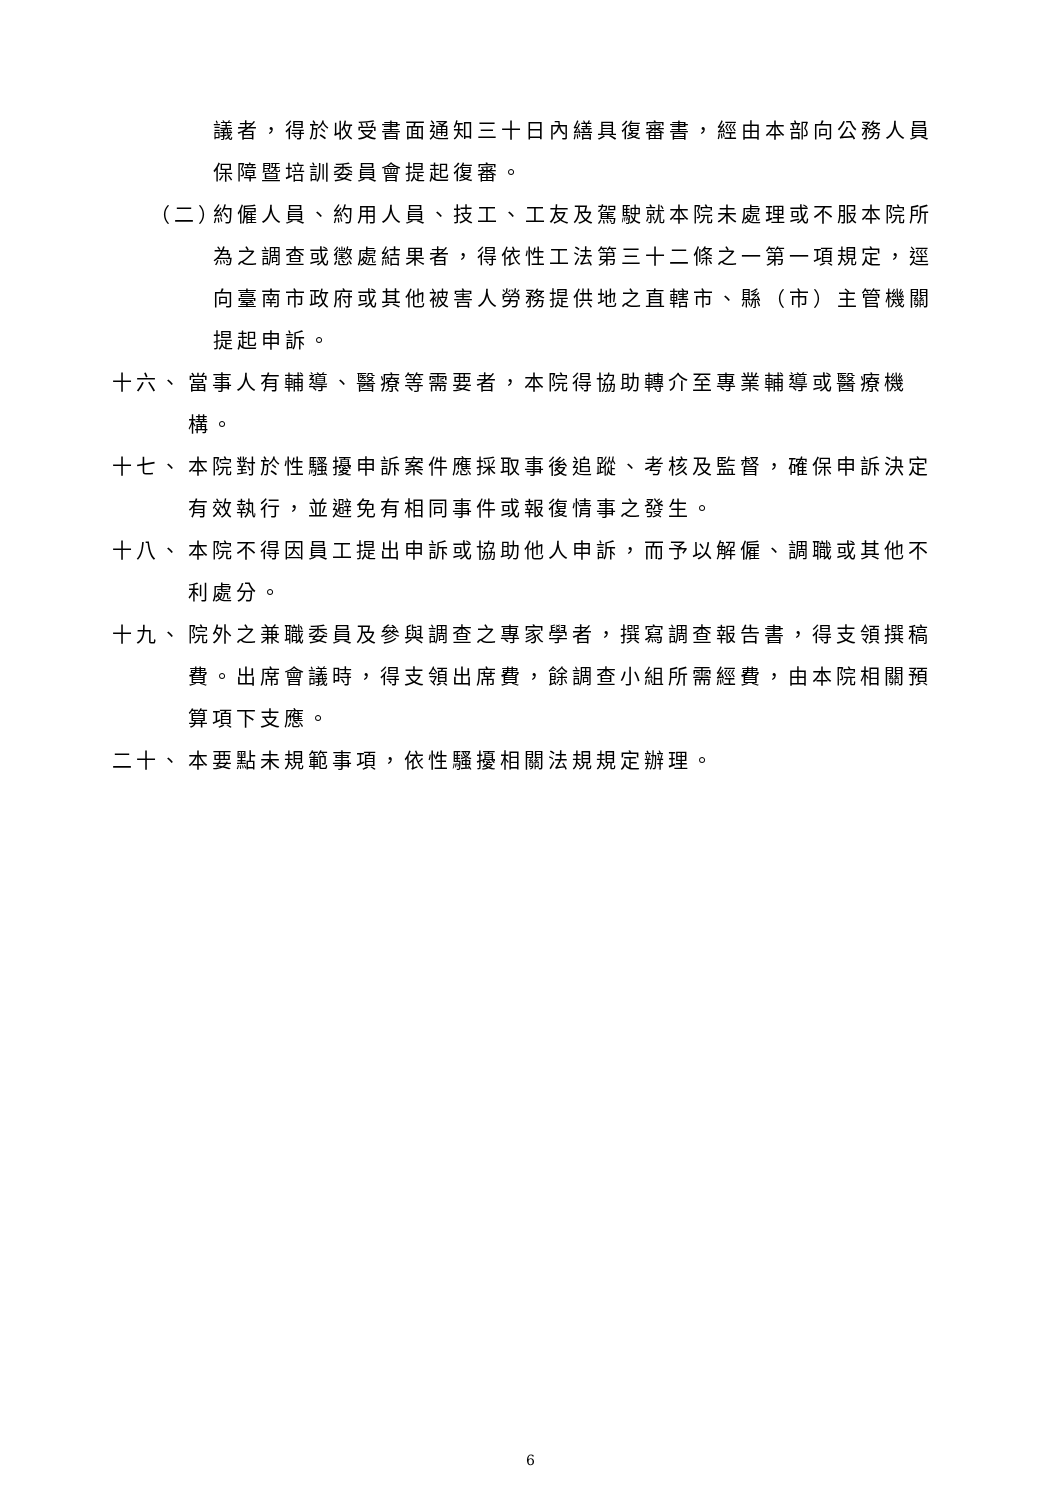議者，得於收受書面通知三十日內繕具復審書，經由本部向公務人員保障暨培訓委員會提起復審。
（二） 約僱人員、約用人員、技工、工友及駕駛就本院未處理或不服本院所為之調查或懲處結果者，得依性工法第三十二條之一第一項規定，逕向臺南市政府或其他被害人勞務提供地之直轄市、縣（市）主管機關提起申訴。
十六、 當事人有輔導、醫療等需要者，本院得協助轉介至專業輔導或醫療機構。
十七、 本院對於性騷擾申訴案件應採取事後追蹤、考核及監督，確保申訴決定有效執行，並避免有相同事件或報復情事之發生。
十八、 本院不得因員工提出申訴或協助他人申訴，而予以解僱、調職或其他不利處分。
十九、 院外之兼職委員及參與調查之專家學者，撰寫調查報告書，得支領撰稿費。出席會議時，得支領出席費，餘調查小組所需經費，由本院相關預算項下支應。
二十、 本要點未規範事項，依性騷擾相關法規規定辦理。
6